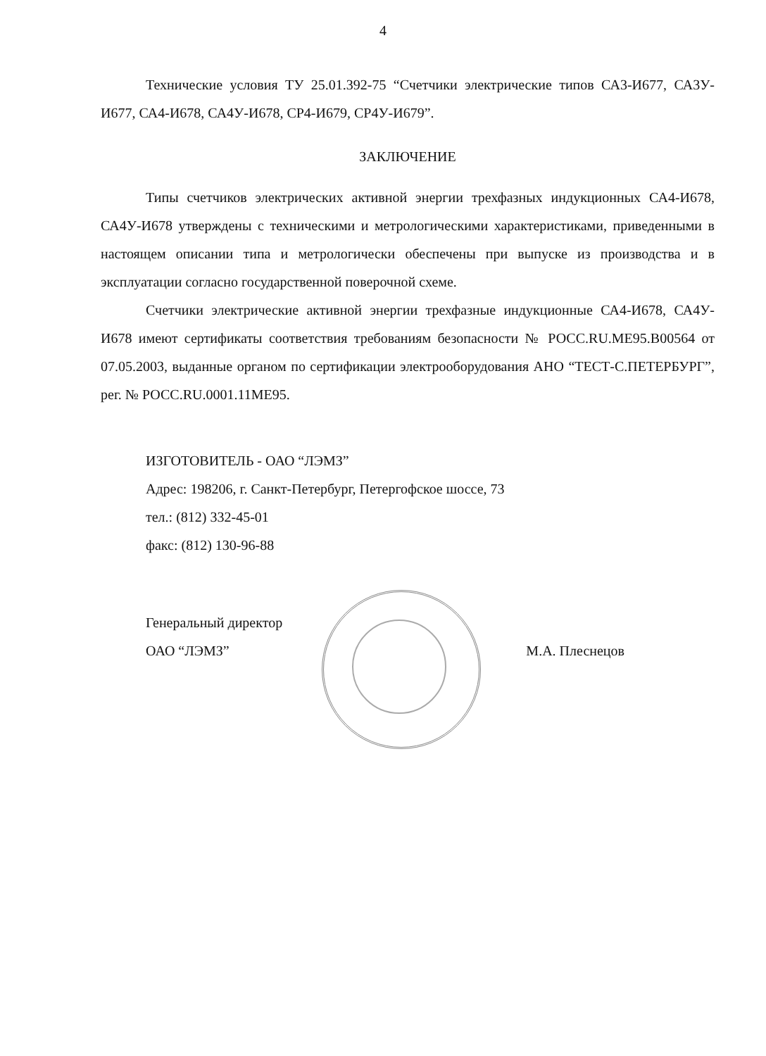4
Технические условия ТУ 25.01.392-75 “Счетчики электрические типов СА3-И677, СА3У-И677, СА4-И678, СА4У-И678, СР4-И679, СР4У-И679”.
ЗАКЛЮЧЕНИЕ
Типы счетчиков электрических активной энергии трехфазных индукционных СА4-И678, СА4У-И678 утверждены с техническими и метрологическими характеристиками, приведенными в настоящем описании типа и метрологически обеспечены при выпуске из производства и в эксплуатации согласно государственной поверочной схеме.
Счетчики электрические активной энергии трехфазные индукционные СА4-И678, СА4У-И678 имеют сертификаты соответствия требованиям безопасности № РОСС.RU.МЕ95.В00564 от 07.05.2003, выданные органом по сертификации электрооборудования АНО “ТЕСТ-С.ПЕТЕРБУРГ”, рег. № РОСС.RU.0001.11МЕ95.
ИЗГОТОВИТЕЛЬ - ОАО “ЛЭМЗ”
Адрес: 198206, г. Санкт-Петербург, Петергофское шоссе, 73
тел.: (812) 332-45-01
факс: (812) 130-96-88
Генеральный директор
ОАО “ЛЭМЗ”
М.А. Плеснецов